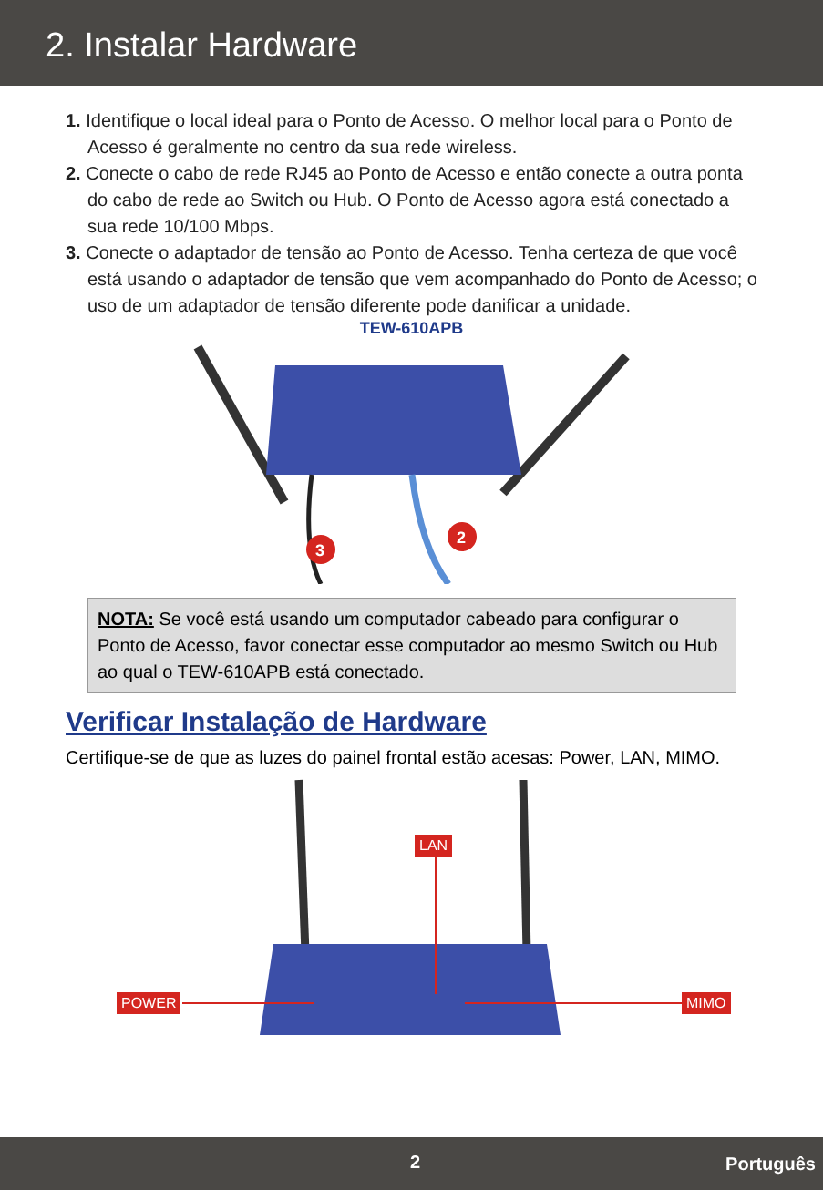2. Instalar Hardware
1. Identifique o local ideal para o Ponto de Acesso. O melhor local para o Ponto de Acesso é geralmente no centro da sua rede wireless.
2. Conecte o cabo de rede RJ45 ao Ponto de Acesso e então conecte a outra ponta do cabo de rede ao Switch ou Hub. O Ponto de Acesso agora está conectado a sua rede 10/100 Mbps.
3. Conecte o adaptador de tensão ao Ponto de Acesso. Tenha certeza de que você está usando o adaptador de tensão que vem acompanhado do Ponto de Acesso; o uso de um adaptador de tensão diferente pode danificar a unidade.
TEW-610APB
3
2
NOTA: Se você está usando um computador cabeado para configurar o Ponto de Acesso, favor conectar esse computador ao mesmo Switch ou Hub ao qual o TEW-610APB está conectado.
Verificar Instalação de Hardware
Certifique-se de que as luzes do painel frontal estão acesas: Power, LAN, MIMO.
LAN
POWER MIMO
2 Português